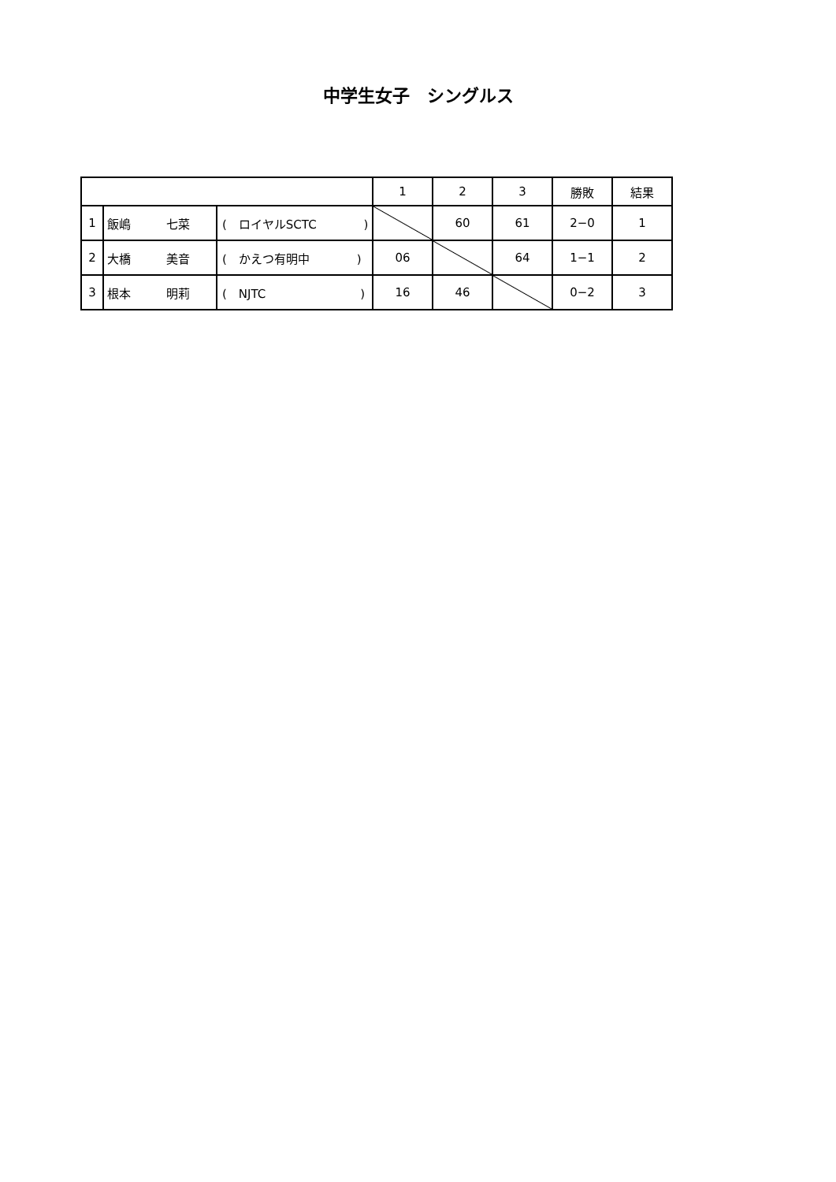中学生女子　シングルス
| | | | 1 | 2 | 3 | 勝敗 | 結果 |
| 1 | 飯嶋 七菜 | ( ロイヤルSCTC ) | | 60 | 61 | 2−0 | 1 |
| 2 | 大橋 美音 | ( かえつ有明中 ) | 06 | | 64 | 1−1 | 2 |
| 3 | 根本 明莉 | ( NJTC ) | 16 | 46 | | 0−2 | 3 |